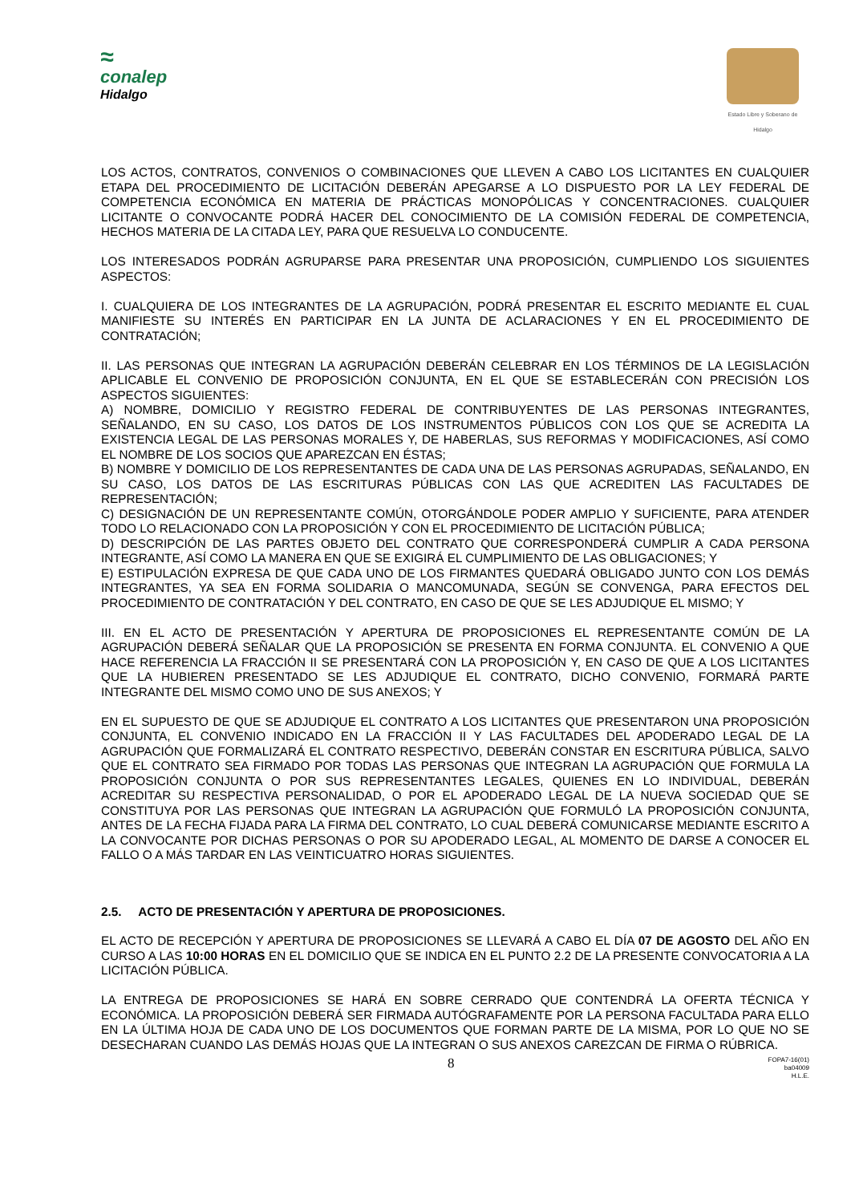≈
conalep
Hidalgo
Estado Libre y Soberano de Hidalgo
LOS ACTOS, CONTRATOS, CONVENIOS O COMBINACIONES QUE LLEVEN A CABO LOS LICITANTES EN CUALQUIER ETAPA DEL PROCEDIMIENTO DE LICITACIÓN DEBERÁN APEGARSE A LO DISPUESTO POR LA LEY FEDERAL DE COMPETENCIA ECONÓMICA EN MATERIA DE PRÁCTICAS MONOPÓLICAS Y CONCENTRACIONES. CUALQUIER LICITANTE O CONVOCANTE PODRÁ HACER DEL CONOCIMIENTO DE LA COMISIÓN FEDERAL DE COMPETENCIA, HECHOS MATERIA DE LA CITADA LEY, PARA QUE RESUELVA LO CONDUCENTE.
LOS INTERESADOS PODRÁN AGRUPARSE PARA PRESENTAR UNA PROPOSICIÓN, CUMPLIENDO LOS SIGUIENTES ASPECTOS:
I. CUALQUIERA DE LOS INTEGRANTES DE LA AGRUPACIÓN, PODRÁ PRESENTAR EL ESCRITO MEDIANTE EL CUAL MANIFIESTE SU INTERÉS EN PARTICIPAR EN LA JUNTA DE ACLARACIONES Y EN EL PROCEDIMIENTO DE CONTRATACIÓN;
II. LAS PERSONAS QUE INTEGRAN LA AGRUPACIÓN DEBERÁN CELEBRAR EN LOS TÉRMINOS DE LA LEGISLACIÓN APLICABLE EL CONVENIO DE PROPOSICIÓN CONJUNTA, EN EL QUE SE ESTABLECERÁN CON PRECISIÓN LOS ASPECTOS SIGUIENTES:
A) NOMBRE, DOMICILIO Y REGISTRO FEDERAL DE CONTRIBUYENTES DE LAS PERSONAS INTEGRANTES, SEÑALANDO, EN SU CASO, LOS DATOS DE LOS INSTRUMENTOS PÚBLICOS CON LOS QUE SE ACREDITA LA EXISTENCIA LEGAL DE LAS PERSONAS MORALES Y, DE HABERLAS, SUS REFORMAS Y MODIFICACIONES, ASÍ COMO EL NOMBRE DE LOS SOCIOS QUE APAREZCAN EN ÉSTAS;
B) NOMBRE Y DOMICILIO DE LOS REPRESENTANTES DE CADA UNA DE LAS PERSONAS AGRUPADAS, SEÑALANDO, EN SU CASO, LOS DATOS DE LAS ESCRITURAS PÚBLICAS CON LAS QUE ACREDITEN LAS FACULTADES DE REPRESENTACIÓN;
C) DESIGNACIÓN DE UN REPRESENTANTE COMÚN, OTORGÁNDOLE PODER AMPLIO Y SUFICIENTE, PARA ATENDER TODO LO RELACIONADO CON LA PROPOSICIÓN Y CON EL PROCEDIMIENTO DE LICITACIÓN PÚBLICA;
D) DESCRIPCIÓN DE LAS PARTES OBJETO DEL CONTRATO QUE CORRESPONDERÁ CUMPLIR A CADA PERSONA INTEGRANTE, ASÍ COMO LA MANERA EN QUE SE EXIGIRÁ EL CUMPLIMIENTO DE LAS OBLIGACIONES; Y
E) ESTIPULACIÓN EXPRESA DE QUE CADA UNO DE LOS FIRMANTES QUEDARÁ OBLIGADO JUNTO CON LOS DEMÁS INTEGRANTES, YA SEA EN FORMA SOLIDARIA O MANCOMUNADA, SEGÚN SE CONVENGA, PARA EFECTOS DEL PROCEDIMIENTO DE CONTRATACIÓN Y DEL CONTRATO, EN CASO DE QUE SE LES ADJUDIQUE EL MISMO; Y
III. EN EL ACTO DE PRESENTACIÓN Y APERTURA DE PROPOSICIONES EL REPRESENTANTE COMÚN DE LA AGRUPACIÓN DEBERÁ SEÑALAR QUE LA PROPOSICIÓN SE PRESENTA EN FORMA CONJUNTA. EL CONVENIO A QUE HACE REFERENCIA LA FRACCIÓN II SE PRESENTARÁ CON LA PROPOSICIÓN Y, EN CASO DE QUE A LOS LICITANTES QUE LA HUBIEREN PRESENTADO SE LES ADJUDIQUE EL CONTRATO, DICHO CONVENIO, FORMARÁ PARTE INTEGRANTE DEL MISMO COMO UNO DE SUS ANEXOS; Y
EN EL SUPUESTO DE QUE SE ADJUDIQUE EL CONTRATO A LOS LICITANTES QUE PRESENTARON UNA PROPOSICIÓN CONJUNTA, EL CONVENIO INDICADO EN LA FRACCIÓN II Y LAS FACULTADES DEL APODERADO LEGAL DE LA AGRUPACIÓN QUE FORMALIZARÁ EL CONTRATO RESPECTIVO, DEBERÁN CONSTAR EN ESCRITURA PÚBLICA, SALVO QUE EL CONTRATO SEA FIRMADO POR TODAS LAS PERSONAS QUE INTEGRAN LA AGRUPACIÓN QUE FORMULA LA PROPOSICIÓN CONJUNTA O POR SUS REPRESENTANTES LEGALES, QUIENES EN LO INDIVIDUAL, DEBERÁN ACREDITAR SU RESPECTIVA PERSONALIDAD, O POR EL APODERADO LEGAL DE LA NUEVA SOCIEDAD QUE SE CONSTITUYA POR LAS PERSONAS QUE INTEGRAN LA AGRUPACIÓN QUE FORMULÓ LA PROPOSICIÓN CONJUNTA, ANTES DE LA FECHA FIJADA PARA LA FIRMA DEL CONTRATO, LO CUAL DEBERÁ COMUNICARSE MEDIANTE ESCRITO A LA CONVOCANTE POR DICHAS PERSONAS O POR SU APODERADO LEGAL, AL MOMENTO DE DARSE A CONOCER EL FALLO O A MÁS TARDAR EN LAS VEINTICUATRO HORAS SIGUIENTES.
2.5. ACTO DE PRESENTACIÓN Y APERTURA DE PROPOSICIONES.
EL ACTO DE RECEPCIÓN Y APERTURA DE PROPOSICIONES SE LLEVARÁ A CABO EL DÍA 07 DE AGOSTO DEL AÑO EN CURSO A LAS 10:00 HORAS EN EL DOMICILIO QUE SE INDICA EN EL PUNTO 2.2 DE LA PRESENTE CONVOCATORIA A LA LICITACIÓN PÚBLICA.
LA ENTREGA DE PROPOSICIONES SE HARÁ EN SOBRE CERRADO QUE CONTENDRÁ LA OFERTA TÉCNICA Y ECONÓMICA. LA PROPOSICIÓN DEBERÁ SER FIRMADA AUTÓGRAFAMENTE POR LA PERSONA FACULTADA PARA ELLO EN LA ÚLTIMA HOJA DE CADA UNO DE LOS DOCUMENTOS QUE FORMAN PARTE DE LA MISMA, POR LO QUE NO SE DESECHARAN CUANDO LAS DEMÁS HOJAS QUE LA INTEGRAN O SUS ANEXOS CAREZCAN DE FIRMA O RÚBRICA.
8 FOPA7-16(01)
ba04009
H.L.E.